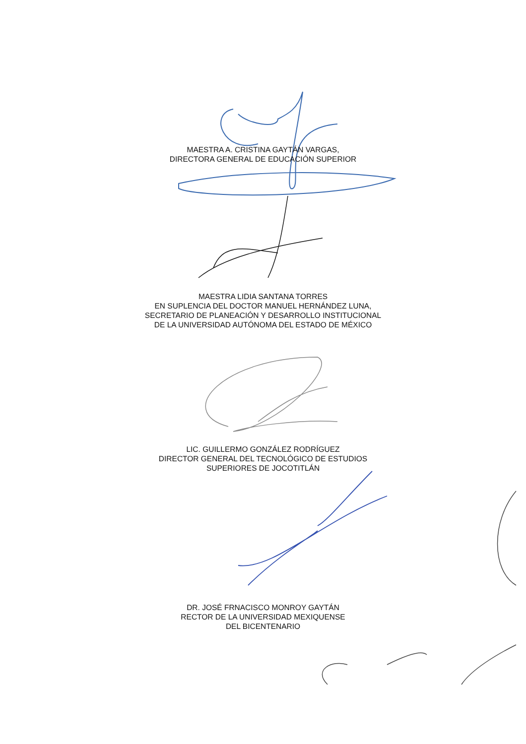MAESTRA A. CRISTINA GAYTÁN VARGAS,
DIRECTORA GENERAL DE EDUCACIÓN SUPERIOR
MAESTRA LIDIA SANTANA TORRES
EN SUPLENCIA DEL DOCTOR MANUEL HERNÁNDEZ LUNA,
SECRETARIO DE PLANEACIÓN Y DESARROLLO INSTITUCIONAL
DE LA UNIVERSIDAD AUTÓNOMA DEL ESTADO DE MÉXICO
LIC. GUILLERMO GONZÁLEZ RODRÍGUEZ
DIRECTOR GENERAL DEL TECNOLÓGICO DE ESTUDIOS
SUPERIORES DE JOCOTITLÁN
DR. JOSÉ FRNACISCO MONROY GAYTÁN
RECTOR DE LA UNIVERSIDAD MEXIQUENSE
DEL BICENTENARIO